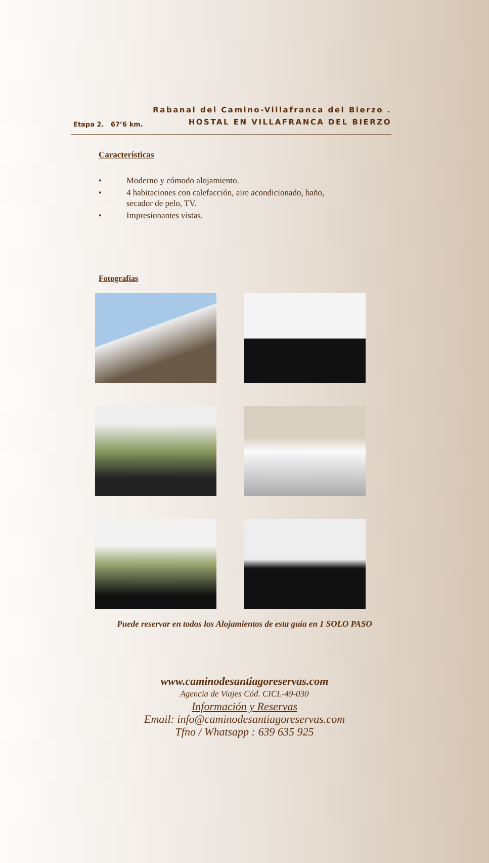Etapa 2. 67’6 km.
Rabanal del Camino-Villafranca del Bierzo .
HOSTAL EN VILLAFRANCA DEL BIERZO
Características
• Moderno y cómodo alojamiento.
• 4 habitaciones con calefacción, aire acondicionado, baño, secador de pelo, TV.
• Impresionantes vistas.
Fotografías
Puede reservar en todos los Alojamientos de esta guía en 1 SOLO PASO
www.caminodesantiagoreservas.com
Agencia de Viajes Cód. CICL-49-030
Información y Reservas
Email: info@caminodesantiagoreservas.com
Tfno / Whatsapp : 639 635 925